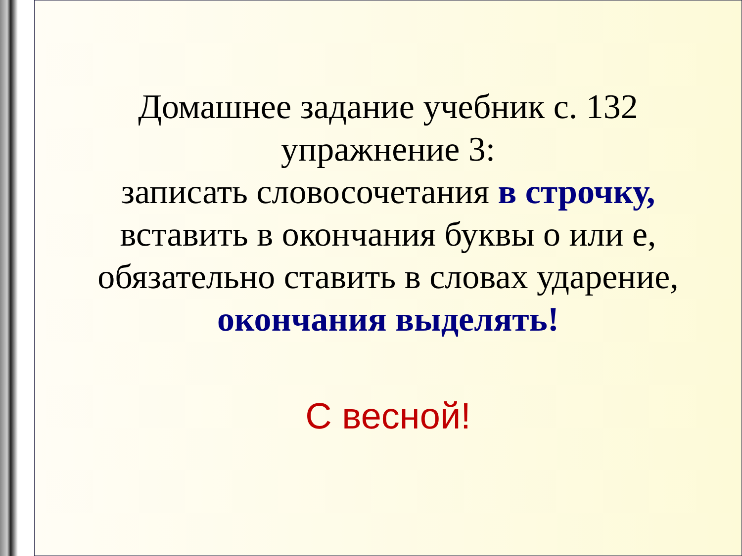Домашнее задание учебник с. 132
упражнение 3:
записать словосочетания в строчку,
вставить в окончания буквы о или е,
обязательно ставить в словах ударение,
окончания выделять!
С весной!